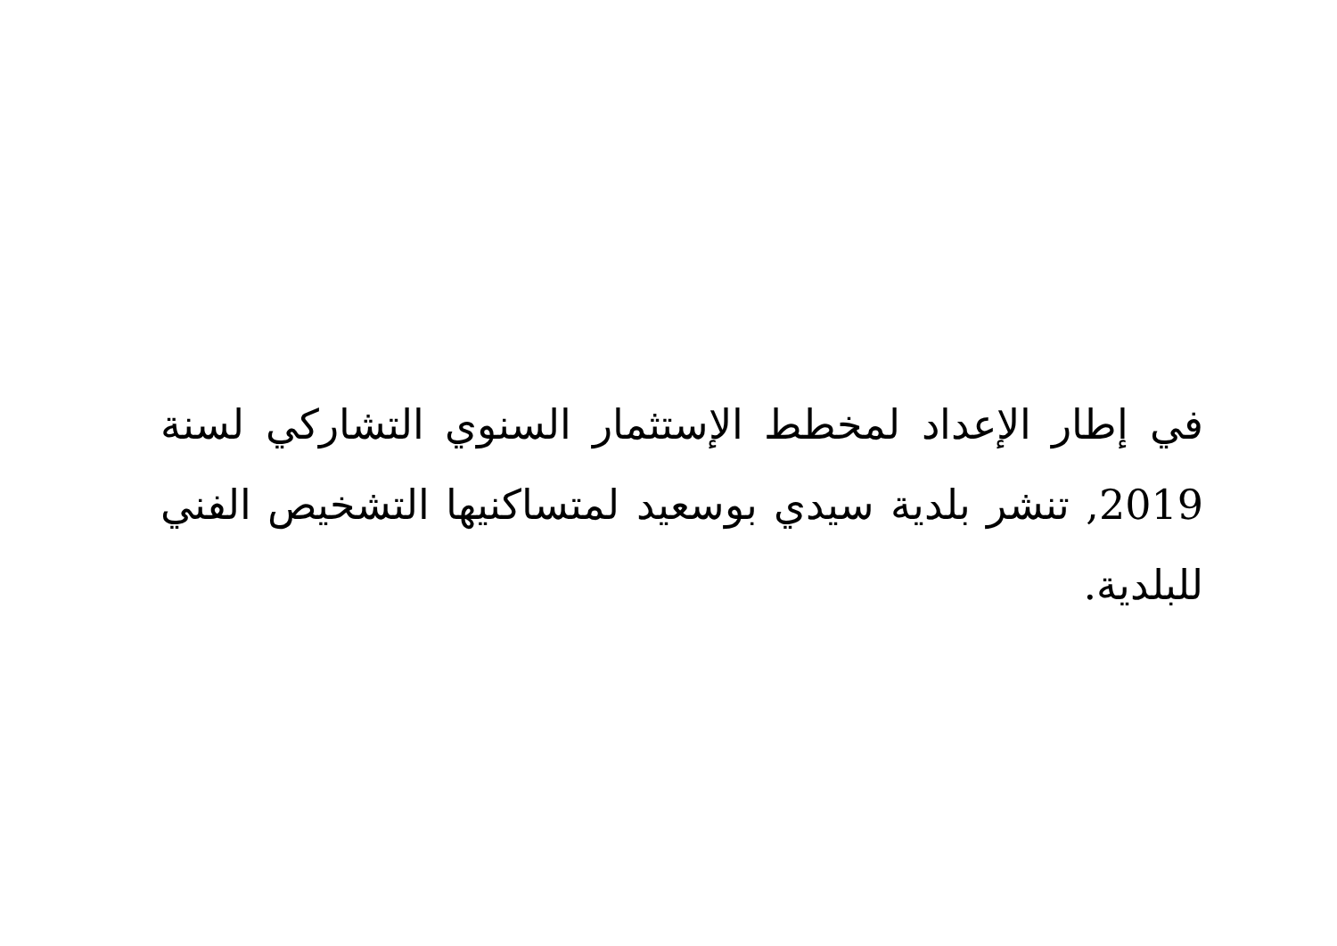في إطار الإعداد لمخطط الإستثمار السنوي التشاركي لسنة 2019, تنشر بلدية سيدي بوسعيد لمتساكنيها التشخيص الفني للبلدية.